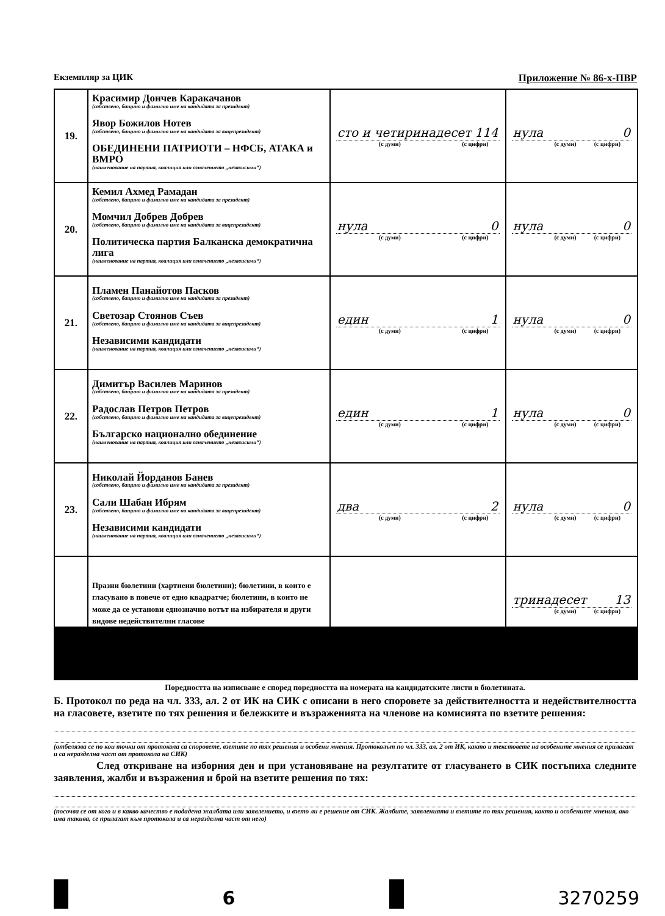Екземпляр за ЦИК Приложение № 86-х-ПВР
| 19. | Красимир Дончев Каракачанов (собствено, бащино и фамилно име на кандидата за президент) Явор Божилов Нотев (собствено, бащино и фамилно име на кандидата за вицепрезидент) ОБЕДИНЕНИ ПАТРИОТИ – НФСБ, АТАКА и ВМРО (наименование на партия, коалиция или означението „независими“) | сто и четиринадесет 114 (с думи) (с цифри) | нула 0 (с думи) (с цифри) |
| 20. | Кемил Ахмед Рамадан (собствено, бащино и фамилно име на кандидата за президент) Момчил Добрев Добрев (собствено, бащино и фамилно име на кандидата за вицепрезидент) Политическа партия Балканска демократична лига (наименование на партия, коалиция или означението „независими“) | нула 0 (с думи) (с цифри) | нула 0 (с думи) (с цифри) |
| 21. | Пламен Панайотов Пасков (собствено, бащино и фамилно име на кандидата за президент) Светозар Стоянов Съев (собствено, бащино и фамилно име на кандидата за вицепрезидент) Независими кандидати (наименование на партия, коалиция или означението „независими“) | един 1 (с думи) (с цифри) | нула 0 (с думи) (с цифри) |
| 22. | Димитър Василев Маринов (собствено, бащино и фамилно име на кандидата за президент) Радослав Петров Петров (собствено, бащино и фамилно име на кандидата за вицепрезидент) Българско национално обединение (наименование на партия, коалиция или означението „независими“) | един 1 (с думи) (с цифри) | нула 0 (с думи) (с цифри) |
| 23. | Николай Йорданов Банев (собствено, бащино и фамилно име на кандидата за президент) Сали Шабан Ибрям (собствено, бащино и фамилно име на кандидата за вицепрезидент) Независими кандидати (наименование на партия, коалиция или означението „независими“) | два 2 (с думи) (с цифри) | нула 0 (с думи) (с цифри) |
| | Празни бюлетини (хартиени бюлетини); бюлетини, в които е гласувано в повече от едно квадратче; бюлетини, в които не може да се установи еднозначно вотът на избирателя и други видове недействителни гласове | | тринадесет 13 (с думи) (с цифри) |
Поредността на изписване е според поредността на номерата на кандидатските листи в бюлетината.
Б. Протокол по реда на чл. 333, ал. 2 от ИК на СИК с описани в него споровете за действителността и недействителността на гласовете, взетите по тях решения и бележките и възраженията на членове на комисията по взетите решения:
(отбелязва се по кои точки от протокола са споровете, взетите по тях решения и особени мнения. Протоколът по чл. 333, ал. 2 от ИК, както и текстовете на особените мнения се прилагат и са неразделна част от протокола на СИК)
След откриване на изборния ден и при установяване на резултатите от гласуването в СИК постъпиха следните заявления, жалби и възражения и брой на взетите решения по тях:
(посочва се от кого и в какво качество е подадена жалбата или заявлението, и взето ли е решение от СИК. Жалбите, заявленията и взетите по тях решения, както и особените мнения, ако има такива, се прилагат към протокола и са неразделна част от него)
6
3270259